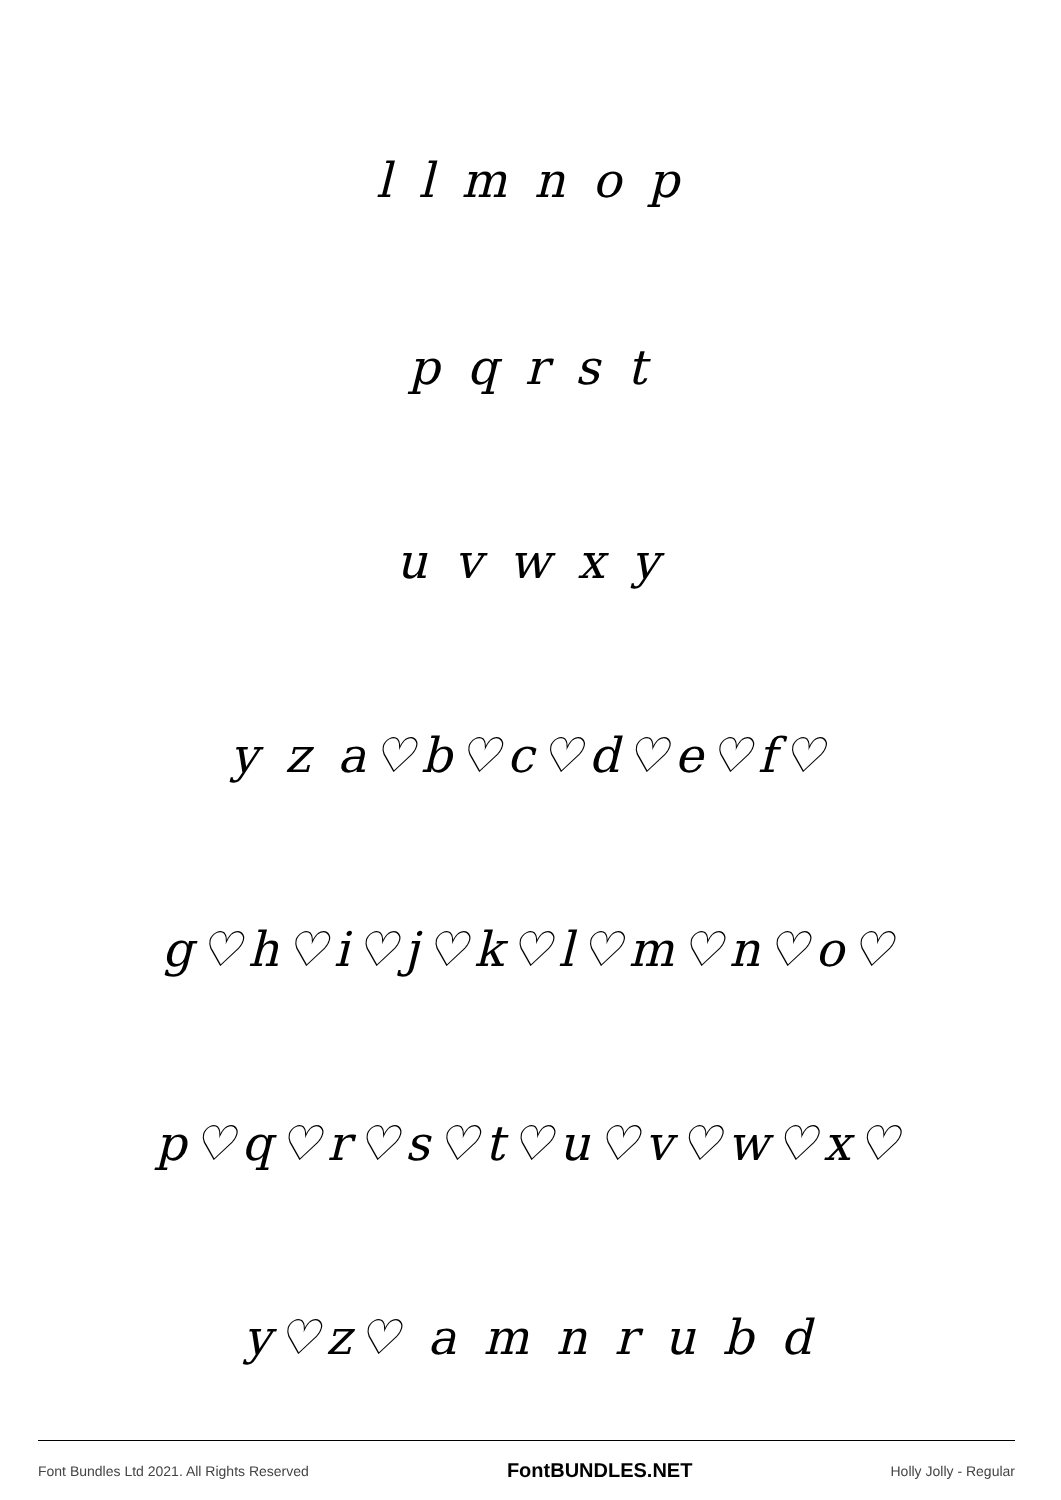l l m n o p
p q r s t
u v w x y
y z a♡b♡c♡d♡e♡f♡
g♡h♡i♡j♡k♡l♡m♡n♡o♡
p♡q♡r♡s♡t♡u♡v♡w♡x♡
y♡z♡ a m n r u b d
Font Bundles Ltd 2021. All Rights Reserved FontBUNDLES.NET Holly Jolly - Regular